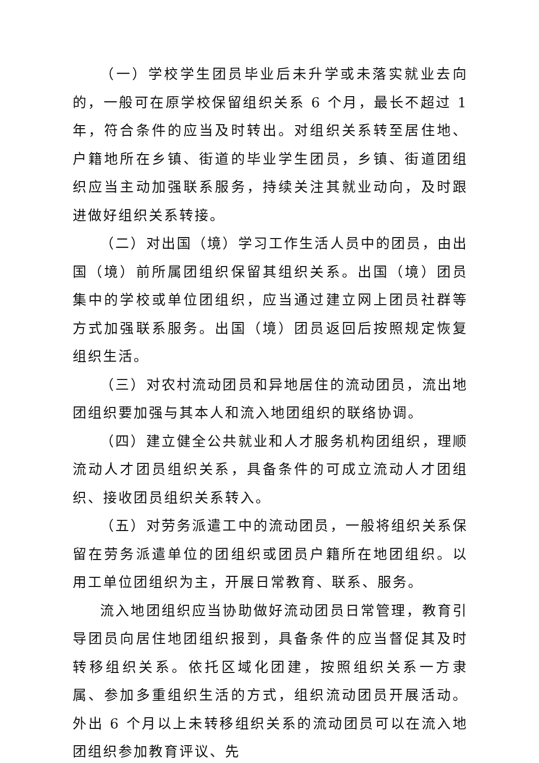（一）学校学生团员毕业后未升学或未落实就业去向的，一般可在原学校保留组织关系 6 个月，最长不超过 1 年，符合条件的应当及时转出。对组织关系转至居住地、户籍地所在乡镇、街道的毕业学生团员，乡镇、街道团组织应当主动加强联系服务，持续关注其就业动向，及时跟进做好组织关系转接。
（二）对出国（境）学习工作生活人员中的团员，由出国（境）前所属团组织保留其组织关系。出国（境）团员集中的学校或单位团组织，应当通过建立网上团员社群等方式加强联系服务。出国（境）团员返回后按照规定恢复组织生活。
（三）对农村流动团员和异地居住的流动团员，流出地团组织要加强与其本人和流入地团组织的联络协调。
（四）建立健全公共就业和人才服务机构团组织，理顺流动人才团员组织关系，具备条件的可成立流动人才团组织、接收团员组织关系转入。
（五）对劳务派遣工中的流动团员，一般将组织关系保留在劳务派遣单位的团组织或团员户籍所在地团组织。以用工单位团组织为主，开展日常教育、联系、服务。
流入地团组织应当协助做好流动团员日常管理，教育引导团员向居住地团组织报到，具备条件的应当督促其及时转移组织关系。依托区域化团建，按照组织关系一方隶属、参加多重组织生活的方式，组织流动团员开展活动。外出 6 个月以上未转移组织关系的流动团员可以在流入地团组织参加教育评议、先